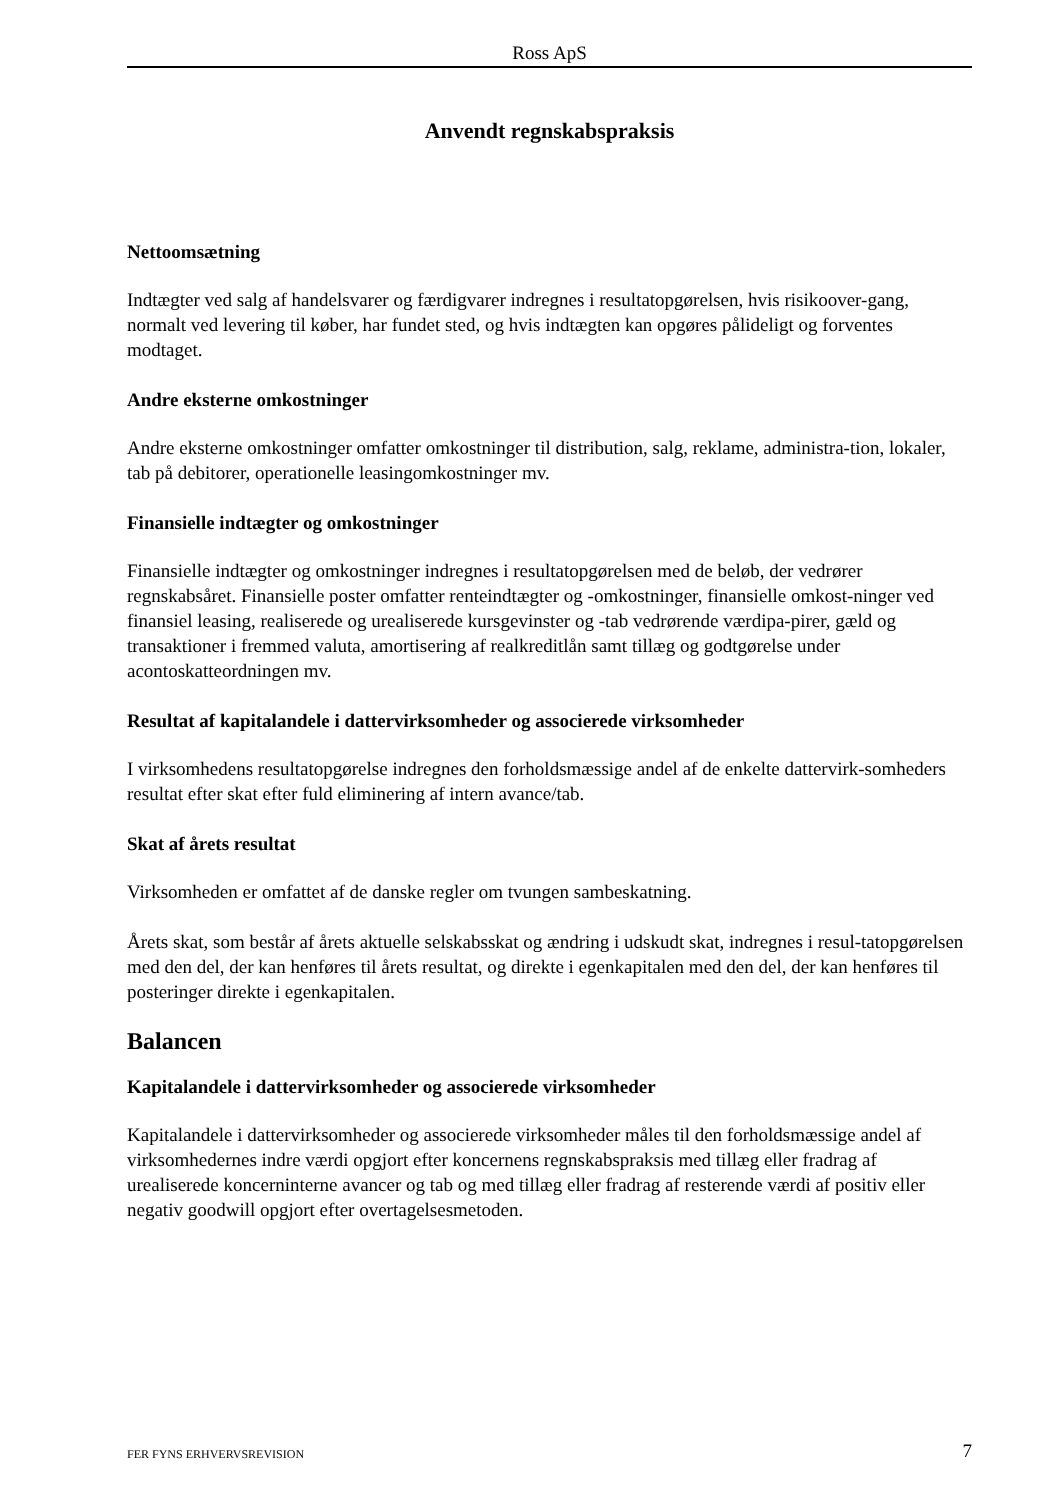Ross ApS
Anvendt regnskabspraksis
Nettoomsætning
Indtægter ved salg af handelsvarer og færdigvarer indregnes i resultatopgørelsen, hvis risikoover-gang, normalt ved levering til køber, har fundet sted, og hvis indtægten kan opgøres pålideligt og forventes modtaget.
Andre eksterne omkostninger
Andre eksterne omkostninger omfatter omkostninger til distribution, salg, reklame, administra-tion, lokaler, tab på debitorer, operationelle leasingomkostninger mv.
Finansielle indtægter og omkostninger
Finansielle indtægter og omkostninger indregnes i resultatopgørelsen med de beløb, der vedrører regnskabsåret. Finansielle poster omfatter renteindtægter og -omkostninger, finansielle omkost-ninger ved finansiel leasing, realiserede og urealiserede kursgevinster og -tab vedrørende værdipa-pirer, gæld og transaktioner i fremmed valuta, amortisering af realkreditlån samt tillæg og godtgørelse under acontoskatteordningen mv.
Resultat af kapitalandele i dattervirksomheder og associerede virksomheder
I virksomhedens resultatopgørelse indregnes den forholdsmæssige andel af de enkelte dattervirk-somheders resultat efter skat efter fuld eliminering af intern avance/tab.
Skat af årets resultat
Virksomheden er omfattet af de danske regler om tvungen sambeskatning.
Årets skat, som består af årets aktuelle selskabsskat og ændring i udskudt skat, indregnes i resul-tatopgørelsen med den del, der kan henføres til årets resultat, og direkte i egenkapitalen med den del, der kan henføres til posteringer direkte i egenkapitalen.
Balancen
Kapitalandele i dattervirksomheder og associerede virksomheder
Kapitalandele i dattervirksomheder og associerede virksomheder måles til den forholdsmæssige andel af virksomhedernes indre værdi opgjort efter koncernens regnskabspraksis med tillæg eller fradrag af urealiserede koncerninterne avancer og tab og med tillæg eller fradrag af resterende værdi af positiv eller negativ goodwill opgjort efter overtagelsesmetoden.
FER FYNS ERHVERVSREVISION 7